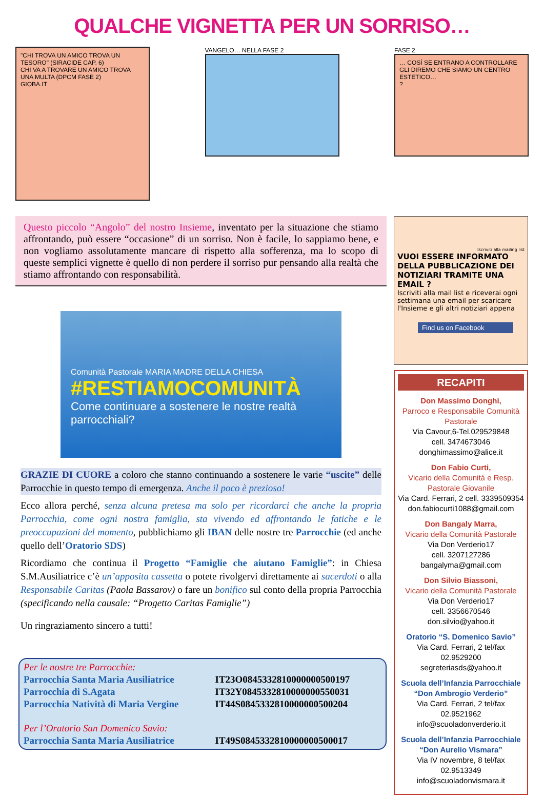QUALCHE VIGNETTA PER UN SORRISO…
"CHI TROVA UN AMICO TROVA UN TESORO" (SIRACIDE CAP. 6)
CHI VA A TROVARE UN AMICO TROVA UNA MULTA (DPCM FASE 2)
GIOBA.IT
VANGELO… NELLA FASE 2 FASE 2
… COSÍ SE ENTRANO A CONTROLLARE GLI DIREMO CHE SIAMO UN CENTRO ESTETICO…
?
Questo piccolo “Angolo” del nostro Insieme, inventato per la situazione che stiamo affrontando, può essere “occasione” di un sorriso. Non è facile, lo sappiamo bene, e non vogliamo assolutamente mancare di rispetto alla sofferenza, ma lo scopo di queste semplici vignette è quello di non perdere il sorriso pur pensando alla realtà che stiamo affrontando con responsabilità.
Comunità Pastorale MARIA MADRE DELLA CHIESA
#RESTIAMOCOMUNITÀ
Come continuare a sostenere le nostre realtà parrocchiali?
GRAZIE DI CUORE a coloro che stanno continuando a sostenere le varie “uscite” delle Parrocchie in questo tempo di emergenza. Anche il poco è prezioso!
Ecco allora perché, senza alcuna pretesa ma solo per ricordarci che anche la propria Parrocchia, come ogni nostra famiglia, sta vivendo ed affrontando le fatiche e le preoccupazioni del momento, pubblichiamo gli IBAN delle nostre tre Parrocchie (ed anche quello dell’Oratorio SDS)
Ricordiamo che continua il Progetto “Famiglie che aiutano Famiglie”: in Chiesa S.M.Ausiliatrice c’è un’apposita cassetta o potete rivolgervi direttamente ai sacerdoti o alla Responsabile Caritas (Paola Bassarov) o fare un bonifico sul conto della propria Parrocchia (specificando nella causale: “Progetto Caritas Famiglie”)
Un ringraziamento sincero a tutti!
| Per le nostre tre Parrocchie: | |
| Parrocchia Santa Maria Ausiliatrice | IT23O0845332810000000500197 |
| Parrocchia di S.Agata | IT32Y0845332810000000550031 |
| Parrocchia Natività di Maria Vergine | IT44S0845332810000000500204 |
| Per l’Oratorio San Domenico Savio: | |
| Parrocchia Santa Maria Ausiliatrice | IT49S0845332810000000500017 |
Iscriviti alla mailing list
VUOI ESSERE INFORMATO DELLA PUBBLICAZIONE DEI NOTIZIARI TRAMITE UNA EMAIL ?
Iscriviti alla mail list e riceverai ogni settimana una email per scaricare l'Insieme e gli altri notiziari appena
Find us on Facebook
RECAPITI
Don Massimo Donghi,
Parroco e Responsabile Comunità Pastorale
Via Cavour,6-Tel.029529848
cell. 3474673046
donghimassimo@alice.it
Don Fabio Curti,
Vicario della Comunità e Resp. Pastorale Giovanile
Via Card. Ferrari, 2 cell. 3339509354
don.fabiocurti1088@gmail.com
Don Bangaly Marra,
Vicario della Comunità Pastorale
Via Don Verderio17
cell. 3207127286
bangalyma@gmail.com
Don Silvio Biassoni,
Vicario della Comunità Pastorale
Via Don Verderio17
cell. 3356670546
don.silvio@yahoo.it
Oratorio “S. Domenico Savio”
Via Card. Ferrari, 2 tel/fax 02.9529200
segreteriasds@yahoo.it
Scuola dell’Infanzia Parrocchiale “Don Ambrogio Verderio”
Via Card. Ferrari, 2 tel/fax 02.9521962
info@scuoladonverderio.it
Scuola dell’Infanzia Parrocchiale “Don Aurelio Vismara”
Via IV novembre, 8 tel/fax 02.9513349
info@scuoladonvismara.it